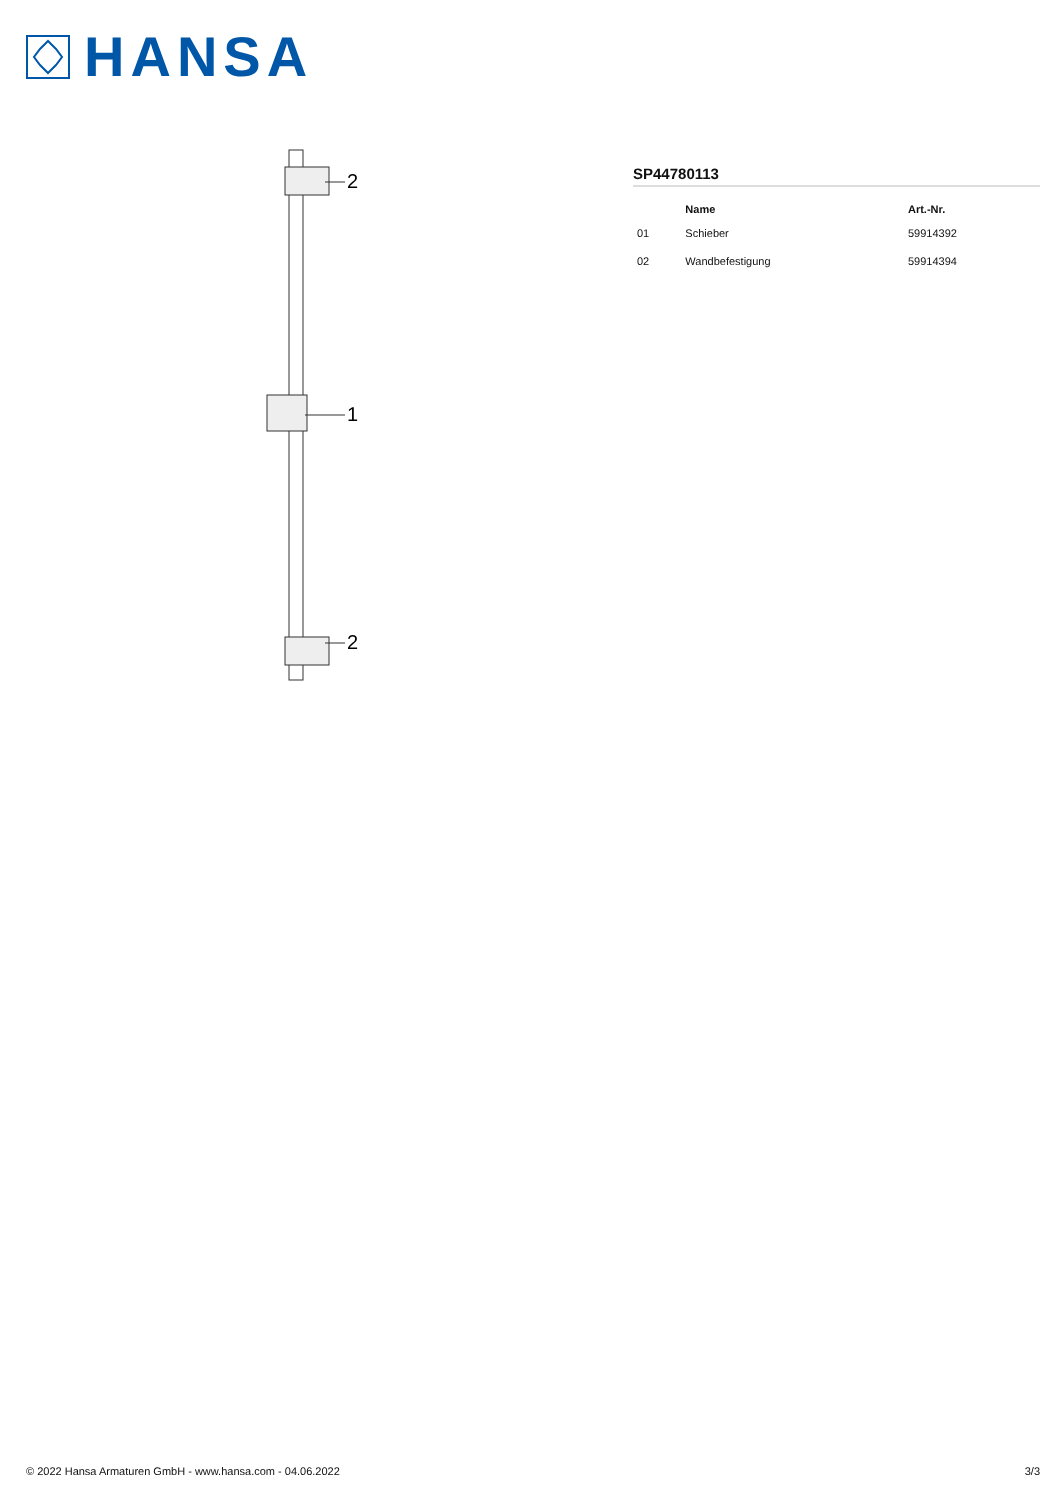HANSA
2
1
2
SP44780113
| | Name | Art.-Nr. |
| --- | --- | --- |
| 01 | Schieber | 59914392 |
| 02 | Wandbefestigung | 59914394 |
© 2022 Hansa Armaturen GmbH - www.hansa.com - 04.06.2022 3/3